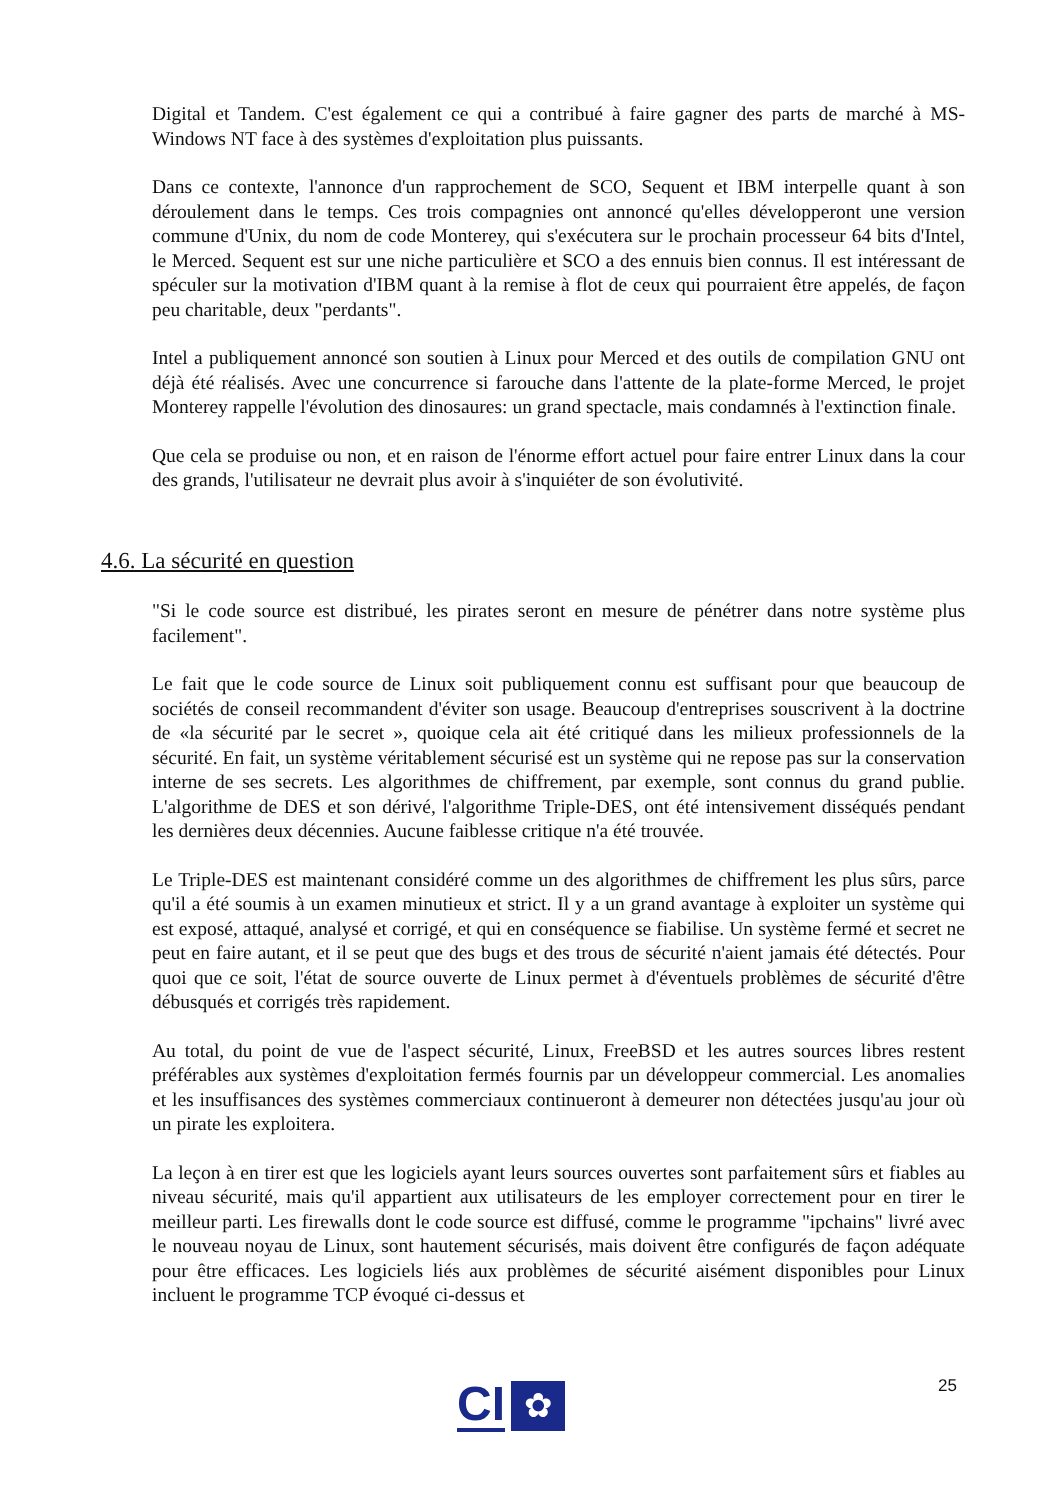Digital et Tandem. C'est également ce qui a contribué à faire gagner des parts de marché à MS-Windows NT face à des systèmes d'exploitation plus puissants.
Dans ce contexte, l'annonce d'un rapprochement de SCO, Sequent et IBM interpelle quant à son déroulement dans le temps. Ces trois compagnies ont annoncé qu'elles développeront une version commune d'Unix, du nom de code Monterey, qui s'exécutera sur le prochain processeur 64 bits d'Intel, le Merced. Sequent est sur une niche particulière et SCO a des ennuis bien connus. Il est intéressant de spéculer sur la motivation d'IBM quant à la remise à flot de ceux qui pourraient être appelés, de façon peu charitable, deux "perdants".
Intel a publiquement annoncé son soutien à Linux pour Merced et des outils de compilation GNU ont déjà été réalisés. Avec une concurrence si farouche dans l'attente de la plate-forme Merced, le projet Monterey rappelle l'évolution des dinosaures: un grand spectacle, mais condamnés à l'extinction finale.
Que cela se produise ou non, et en raison de l'énorme effort actuel pour faire entrer Linux dans la cour des grands, l'utilisateur ne devrait plus avoir à s'inquiéter de son évolutivité.
4.6. La sécurité en question
"Si le code source est distribué, les pirates seront en mesure de pénétrer dans notre système plus facilement".
Le fait que le code source de Linux soit publiquement connu est suffisant pour que beaucoup de sociétés de conseil recommandent d'éviter son usage. Beaucoup d'entreprises souscrivent à la doctrine de «la sécurité par le secret », quoique cela ait été critiqué dans les milieux professionnels de la sécurité. En fait, un système véritablement sécurisé est un système qui ne repose pas sur la conservation interne de ses secrets. Les algorithmes de chiffrement, par exemple, sont connus du grand publie. L'algorithme de DES et son dérivé, l'algorithme Triple-DES, ont été intensivement disséqués pendant les dernières deux décennies. Aucune faiblesse critique n'a été trouvée.
Le Triple-DES est maintenant considéré comme un des algorithmes de chiffrement les plus sûrs, parce qu'il a été soumis à un examen minutieux et strict. Il y a un grand avantage à exploiter un système qui est exposé, attaqué, analysé et corrigé, et qui en conséquence se fiabilise. Un système fermé et secret ne peut en faire autant, et il se peut que des bugs et des trous de sécurité n'aient jamais été détectés. Pour quoi que ce soit, l'état de source ouverte de Linux permet à d'éventuels problèmes de sécurité d'être débusqués et corrigés très rapidement.
Au total, du point de vue de l'aspect sécurité, Linux, FreeBSD et les autres sources libres restent préférables aux systèmes d'exploitation fermés fournis par un développeur commercial. Les anomalies et les insuffisances des systèmes commerciaux continueront à demeurer non détectées jusqu'au jour où un pirate les exploitera.
La leçon à en tirer est que les logiciels ayant leurs sources ouvertes sont parfaitement sûrs et fiables au niveau sécurité, mais qu'il appartient aux utilisateurs de les employer correctement pour en tirer le meilleur parti. Les firewalls dont le code source est diffusé, comme le programme "ipchains" livré avec le nouveau noyau de Linux, sont hautement sécurisés, mais doivent être configurés de façon adéquate pour être efficaces. Les logiciels liés aux problèmes de sécurité aisément disponibles pour Linux incluent le programme TCP évoqué ci-dessus et
25
CI
✿